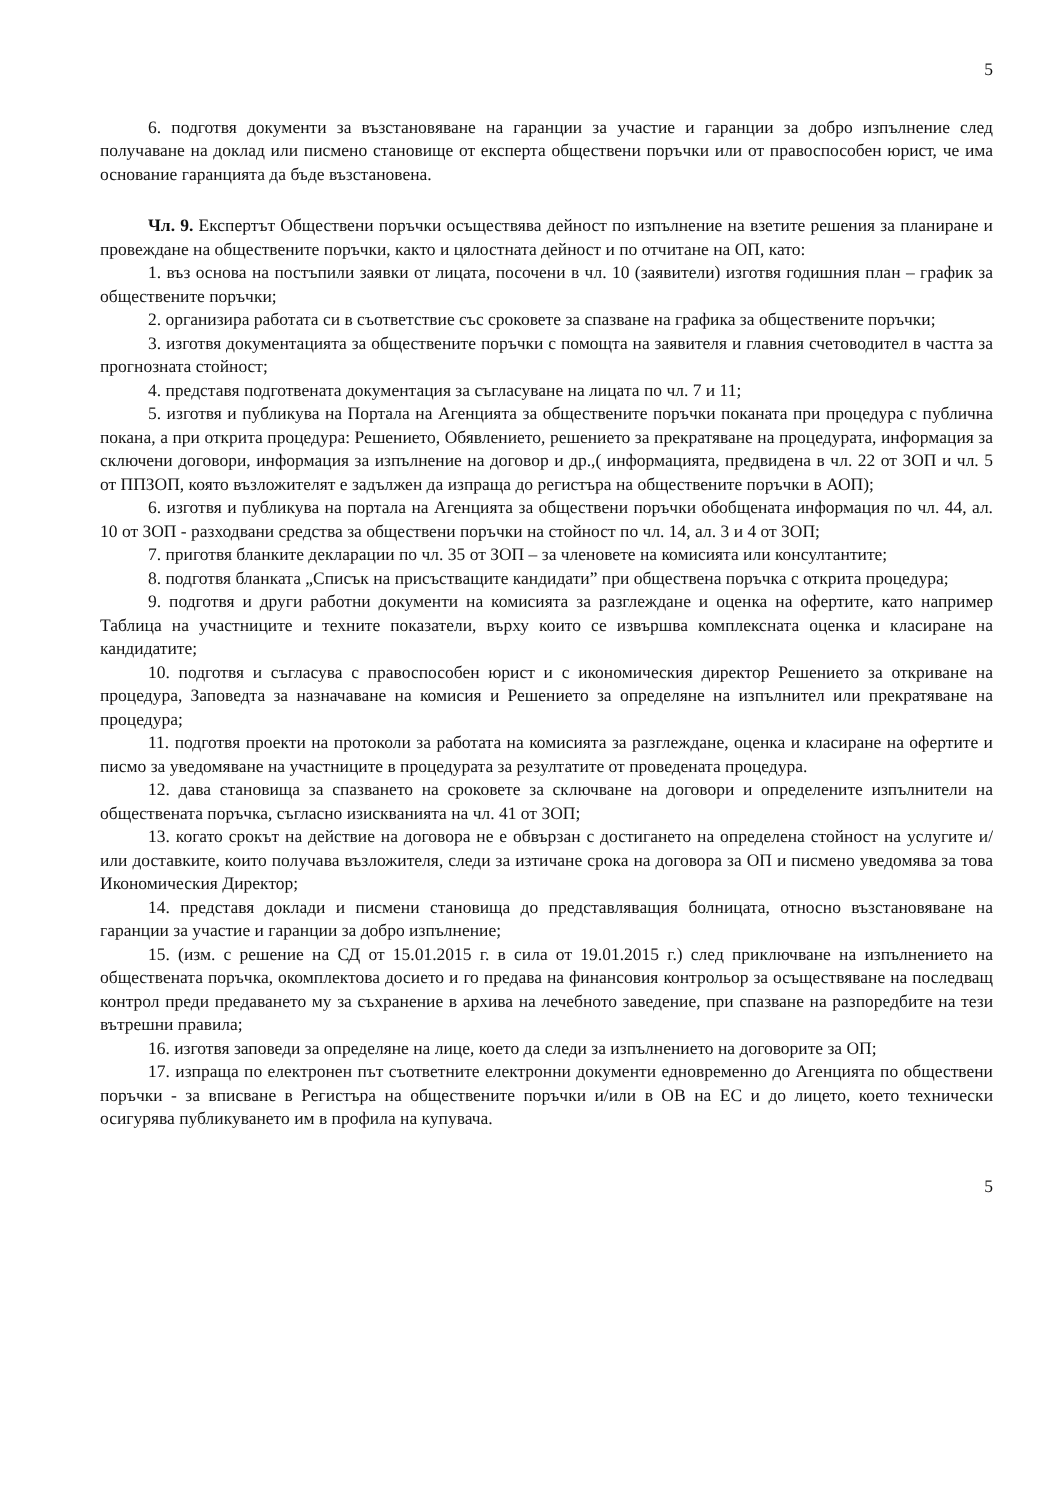5
6. подготвя документи за възстановяване на гаранции за участие и гаранции за добро изпълнение след получаване на доклад или писмено становище от експерта обществени поръчки или от правоспособен юрист, че има основание гаранцията да бъде възстановена.
Чл. 9. Експертът Обществени поръчки осъществява дейност по изпълнение на взетите решения за планиране и провеждане на обществените поръчки, както и цялостната дейност и по отчитане на ОП, като:
1. въз основа на постъпили заявки от лицата, посочени в чл. 10 (заявители) изготвя годишния план – график за обществените поръчки;
2. организира работата си в съответствие със сроковете за спазване на графика за обществените поръчки;
3. изготвя документацията за обществените поръчки с помощта на заявителя и главния счетоводител в частта за прогнозната стойност;
4. представя подготвената документация за съгласуване на лицата по чл. 7 и 11;
5. изготвя и публикува на Портала на Агенцията за обществените поръчки поканата при процедура с публична покана, а при открита процедура: Решението, Обявлението, решението за прекратяване на процедурата, информация за сключени договори, информация за изпълнение на договор и др.,( информацията, предвидена в чл. 22 от ЗОП и чл. 5 от ППЗОП, която възложителят е задължен да изпраща до регистъра на обществените поръчки в АОП);
6. изготвя и публикува на портала на Агенцията за обществени поръчки обобщената информация по чл. 44, ал. 10 от ЗОП - разходвани средства за обществени поръчки на стойност по чл. 14, ал. 3 и 4 от ЗОП;
7. приготвя бланките декларации по чл. 35 от ЗОП – за членовете на комисията или консултантите;
8. подготвя бланката „Списък на присъстващите кандидати” при обществена поръчка с открита процедура;
9. подготвя и други работни документи на комисията за разглеждане и оценка на офертите, като например Таблица на участниците и техните показатели, върху които се извършва комплексната оценка и класиране на кандидатите;
10. подготвя и съгласува с правоспособен юрист и с икономическия директор Решението за откриване на процедура, Заповедта за назначаване на комисия и Решението за определяне на изпълнител или прекратяване на процедура;
11. подготвя проекти на протоколи за работата на комисията за разглеждане, оценка и класиране на офертите и писмо за уведомяване на участниците в процедурата за резултатите от проведената процедура.
12. дава становища за спазването на сроковете за сключване на договори и определените изпълнители на обществената поръчка, съгласно изискванията на чл. 41 от ЗОП;
13. когато срокът на действие на договора не е обвързан с достигането на определена стойност на услугите и/или доставките, които получава възложителя, следи за изтичане срока на договора за ОП и писмено уведомява за това Икономическия Директор;
14. представя доклади и писмени становища до представляващия болницата, относно възстановяване на гаранции за участие и гаранции за добро изпълнение;
15. (изм. с решение на СД от 15.01.2015 г. в сила от 19.01.2015 г.) след приключване на изпълнението на обществената поръчка, окомплектова досието и го предава на финансовия контрольор за осъществяване на последващ контрол преди предаването му за съхранение в архива на лечебното заведение, при спазване на разпоредбите на тези вътрешни правила;
16. изготвя заповеди за определяне на лице, което да следи за изпълнението на договорите за ОП;
17. изпраща по електронен път съответните електронни документи едновременно до Агенцията по обществени поръчки - за вписване в Регистъра на обществените поръчки и/или в ОВ на ЕС и до лицето, което технически осигурява публикуването им в профила на купувача.
5